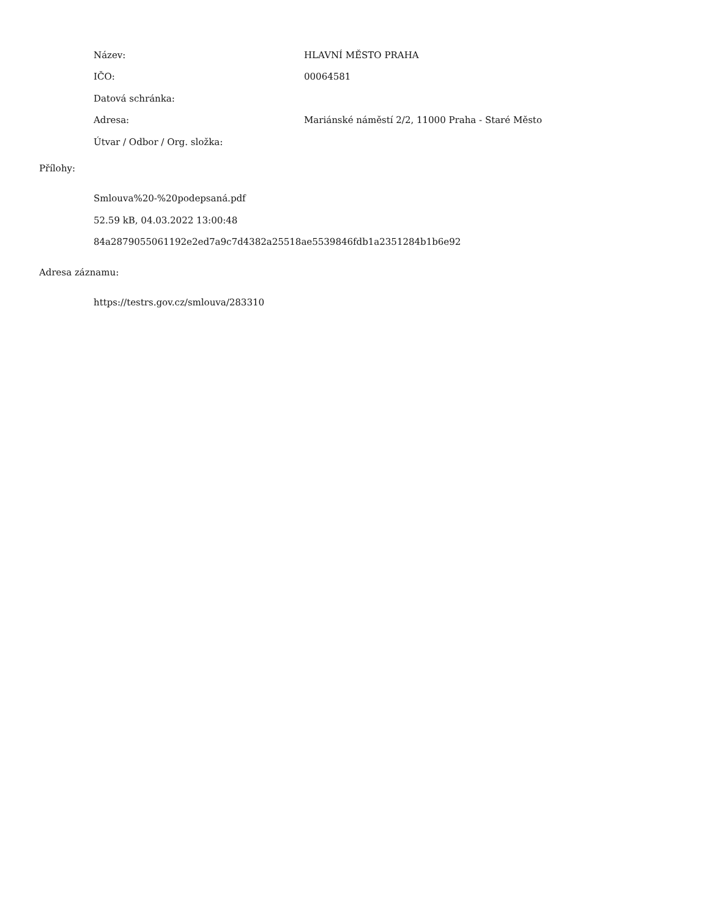Název: HLAVNÍ MĚSTO PRAHA
IČO: 00064581
Datová schránka:
Adresa:
Mariánské náměstí 2/2, 11000 Praha - Staré Město
Útvar / Odbor / Org. složka:
Přílohy:
Smlouva%20-%20podepsaná.pdf
52.59 kB, 04.03.2022 13:00:48
84a2879055061192e2ed7a9c7d4382a25518ae5539846fdb1a2351284b1b6e92
Adresa záznamu:
https://testrs.gov.cz/smlouva/283310